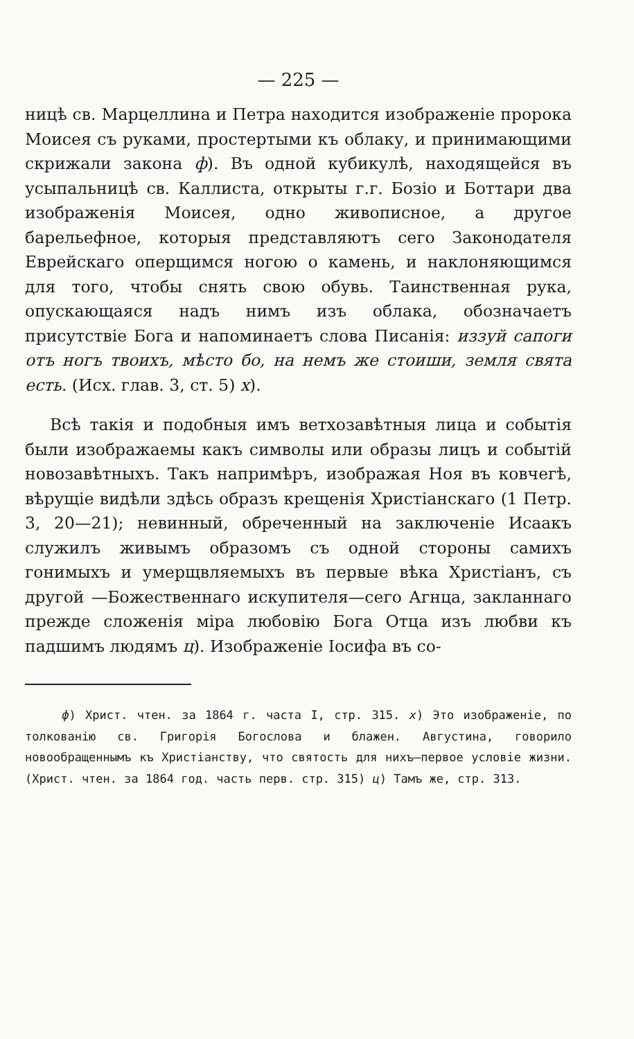— 225 —
ницѣ св. Марцеллина и Петра находится изображеніе пророка Моисея съ руками, простертыми къ облаку, и принимающими скрижали закона ф). Въ одной кубикулѣ, находящейся въ усыпальницѣ св. Каллиста, открыты г.г. Бозіо и Боттари два изображенія Моисея, одно живописное, а другое барельефное, которыя представляютъ сего Законодателя Еврейскаго оперщимся ногою о камень, и наклоняющимся для того, чтобы снять свою обувь. Таинственная рука, опускающаяся надъ нимъ изъ облака, обозначаетъ присутствіе Бога и напоминаетъ слова Писанія: иззуй сапоги отъ ногъ твоихъ, мѣсто бо, на немъ же стоиши, земля свята есть. (Исх. глав. 3, ст. 5) х).
Всѣ такія и подобныя имъ ветхозавѣтныя лица и событія были изображаемы какъ символы или образы лицъ и событій новозавѣтныхъ. Такъ напримѣръ, изображая Ноя въ ковчегѣ, вѣрущіе видѣли здѣсь образъ крещенія Христіанскаго (1 Петр. 3, 20—21); невинный, обреченный на заключеніе Исаакъ служилъ живымъ образомъ съ одной стороны самихъ гонимыхъ и умерщвляемыхъ въ первые вѣка Христіанъ, съ другой —Божественнаго искупителя—сего Агнца, закланнаго прежде сложенія міра любовію Бога Отца изъ любви къ падшимъ людямъ ц). Изображеніе Іосифа въ со-
ф) Христ. чтен. за 1864 г. часта I, стр. 315. х) Это изображеніе, по толкованію св. Григорія Богослова и блажен. Августина, говорило новообращеннымъ къ Христіанству, что святость для нихъ—первое условіе жизни. (Христ. чтен. за 1864 год. часть перв. стр. 315) ц) Тамъ же, стр. 313.